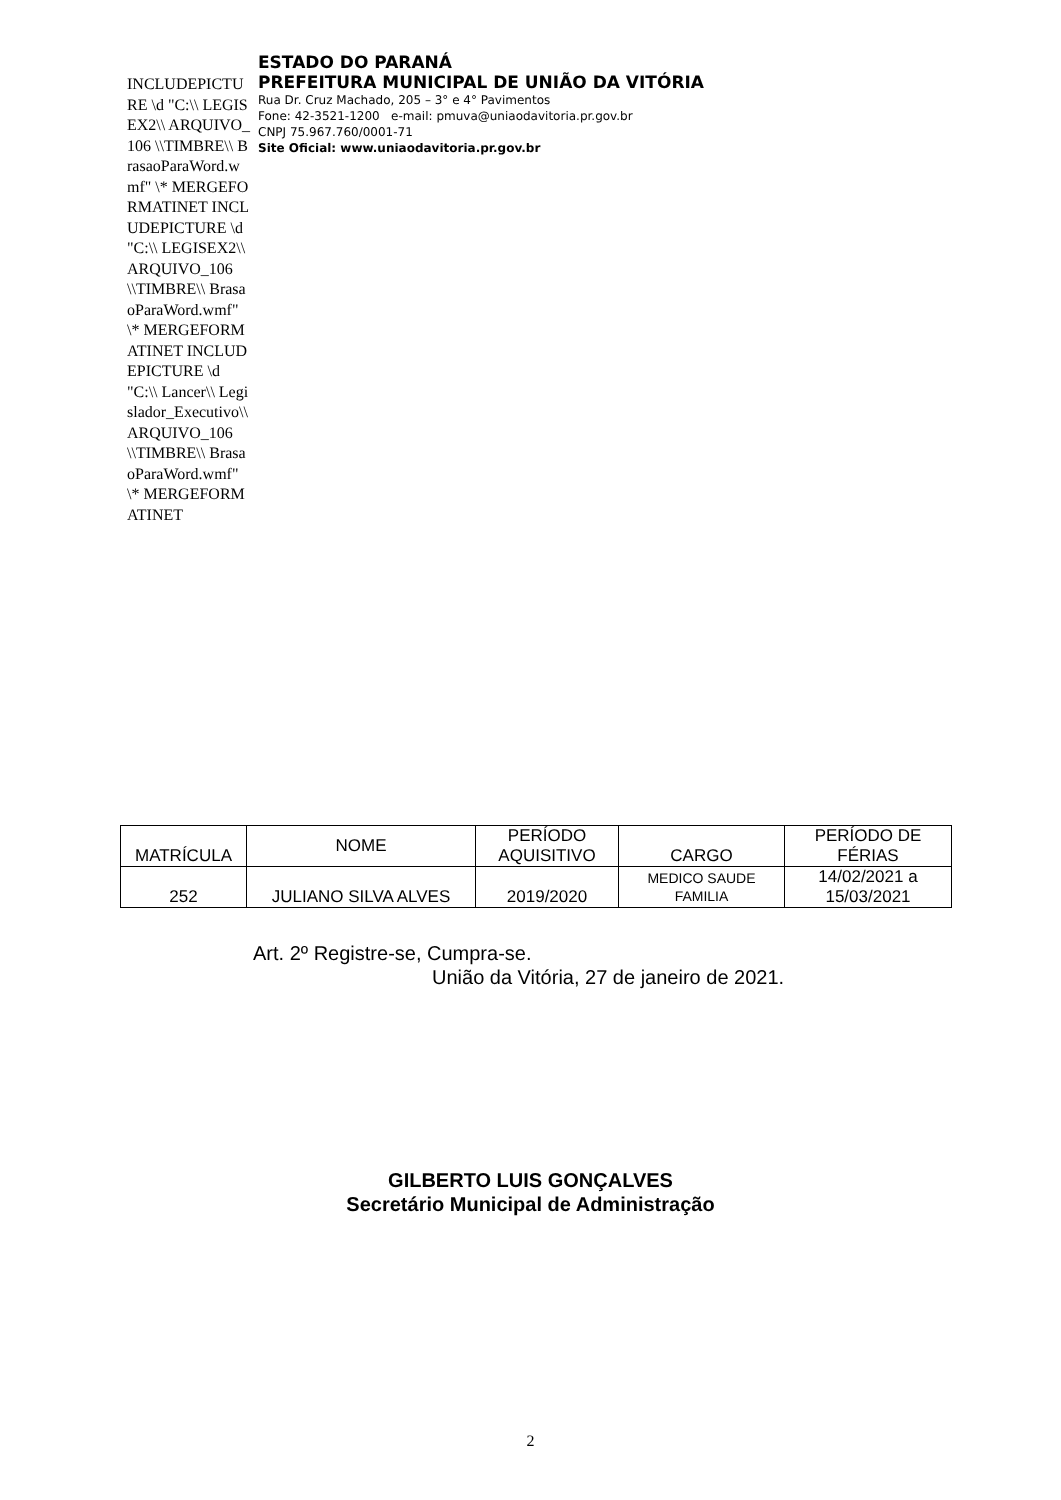INCLUDEPICTURE \d "C:\\ LEGISEX2\\ ARQUIVO_106 \\TIMBRE\\ BrasaoParaWord.wmf" \* MERGEFORMATINET INCLUDEPICTURE \d "C:\\ LEGISEX2\\ ARQUIVO_106 \\TIMBRE\\ BrasaoParaWord.wmf" \* MERGEFORMATINET INCLUDEPICTURE \d "C:\\ Lancer\\ Legislador_Executivo\\ ARQUIVO_106 \\TIMBRE\\ BrasaoParaWord.wmf" \* MERGEFORMATINET
ESTADO DO PARANÁ
PREFEITURA MUNICIPAL DE UNIÃO DA VITÓRIA
Rua Dr. Cruz Machado, 205 – 3° e 4° Pavimentos
Fone: 42-3521-1200 e-mail: pmuva@uniaodavitoria.pr.gov.br
CNPJ 75.967.760/0001-71
Site Oficial: www.uniaodavitoria.pr.gov.br
| MATRÍCULA | NOME | PERÍODO AQUISITIVO | CARGO | PERÍODO DE FÉRIAS |
| --- | --- | --- | --- | --- |
| 252 | JULIANO SILVA ALVES | 2019/2020 | MEDICO SAUDE FAMILIA | 14/02/2021 a 15/03/2021 |
Art. 2º Registre-se, Cumpra-se.
União da Vitória, 27 de janeiro de 2021.
GILBERTO LUIS GONÇALVES
Secretário Municipal de Administração
2